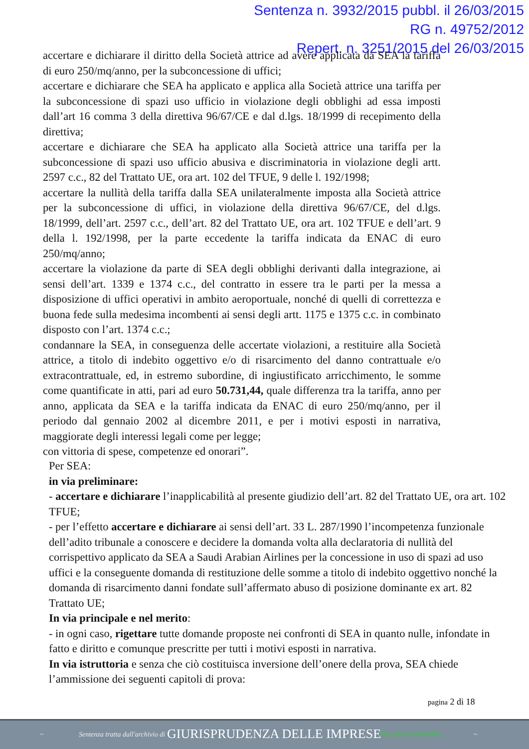Sentenza n. 3932/2015 pubbl. il 26/03/2015
RG n. 49752/2012
Repert. n. 3251/2015 del 26/03/2015
accertare e dichiarare il diritto della Società attrice ad avere applicata da SEA la tariffa di euro 250/mq/anno, per la subconcessione di uffici;
accertare e dichiarare che SEA ha applicato e applica alla Società attrice una tariffa per la subconcessione di spazi uso ufficio in violazione degli obblighi ad essa imposti dall’art 16 comma 3 della direttiva 96/67/CE e dal d.lgs. 18/1999 di recepimento della direttiva;
accertare e dichiarare che SEA ha applicato alla Società attrice una tariffa per la subconcessione di spazi uso ufficio abusiva e discriminatoria in violazione degli artt. 2597 c.c., 82 del Trattato UE, ora art. 102 del TFUE, 9 delle l. 192/1998;
accertare la nullità della tariffa dalla SEA unilateralmente imposta alla Società attrice per la subconcessione di uffici, in violazione della direttiva 96/67/CE, del d.lgs. 18/1999, dell’art. 2597 c.c., dell’art. 82 del Trattato UE, ora art. 102 TFUE e dell’art. 9 della l. 192/1998, per la parte eccedente la tariffa indicata da ENAC di euro 250/mq/anno;
accertare la violazione da parte di SEA degli obblighi derivanti dalla integrazione, ai sensi dell’art. 1339 e 1374 c.c., del contratto in essere tra le parti per la messa a disposizione di uffici operativi in ambito aeroportuale, nonché di quelli di correttezza e buona fede sulla medesima incombenti ai sensi degli artt. 1175 e 1375 c.c. in combinato disposto con l’art. 1374 c.c.;
condannare la SEA, in conseguenza delle accertate violazioni, a restituire alla Società attrice, a titolo di indebito oggettivo e/o di risarcimento del danno contrattuale e/o extracontrattuale, ed, in estremo subordine, di ingiustificato arricchimento, le somme come quantificate in atti, pari ad euro 50.731,44, quale differenza tra la tariffa, anno per anno, applicata da SEA e la tariffa indicata da ENAC di euro 250/mq/anno, per il periodo dal gennaio 2002 al dicembre 2011, e per i motivi esposti in narrativa, maggiorate degli interessi legali come per legge;
con vittoria di spese, competenze ed onorari”.
Per SEA:
in via preliminare:
- accertare e dichiarare l’inapplicabilità al presente giudizio dell’art. 82 del Trattato UE, ora art. 102 TFUE;
- per l’effetto accertare e dichiarare ai sensi dell’art. 33 L. 287/1990 l’incompetenza funzionale dell’adito tribunale a conoscere e decidere la domanda volta alla declaratoria di nullità del corrispettivo applicato da SEA a Saudi Arabian Airlines per la concessione in uso di spazi ad uso uffici e la conseguente domanda di restituzione delle somme a titolo di indebito oggettivo nonché la domanda di risarcimento danni fondate sull’affermato abuso di posizione dominante ex art. 82 Trattato UE;
In via principale e nel merito:
- in ogni caso, rigettare tutte domande proposte nei confronti di SEA in quanto nulle, infondate in fatto e diritto e comunque prescritte per tutti i motivi esposti in narrativa.
In via istruttoria e senza che ciò costituisca inversione dell’onere della prova, SEA chiede l’ammissione dei seguenti capitoli di prova:
pagina 2 di 18
~ Sentenza tratta dall'archivio di GIURISPRUDENZA DELLE IMPRESE http://bit.ly/2dbAHbn ~